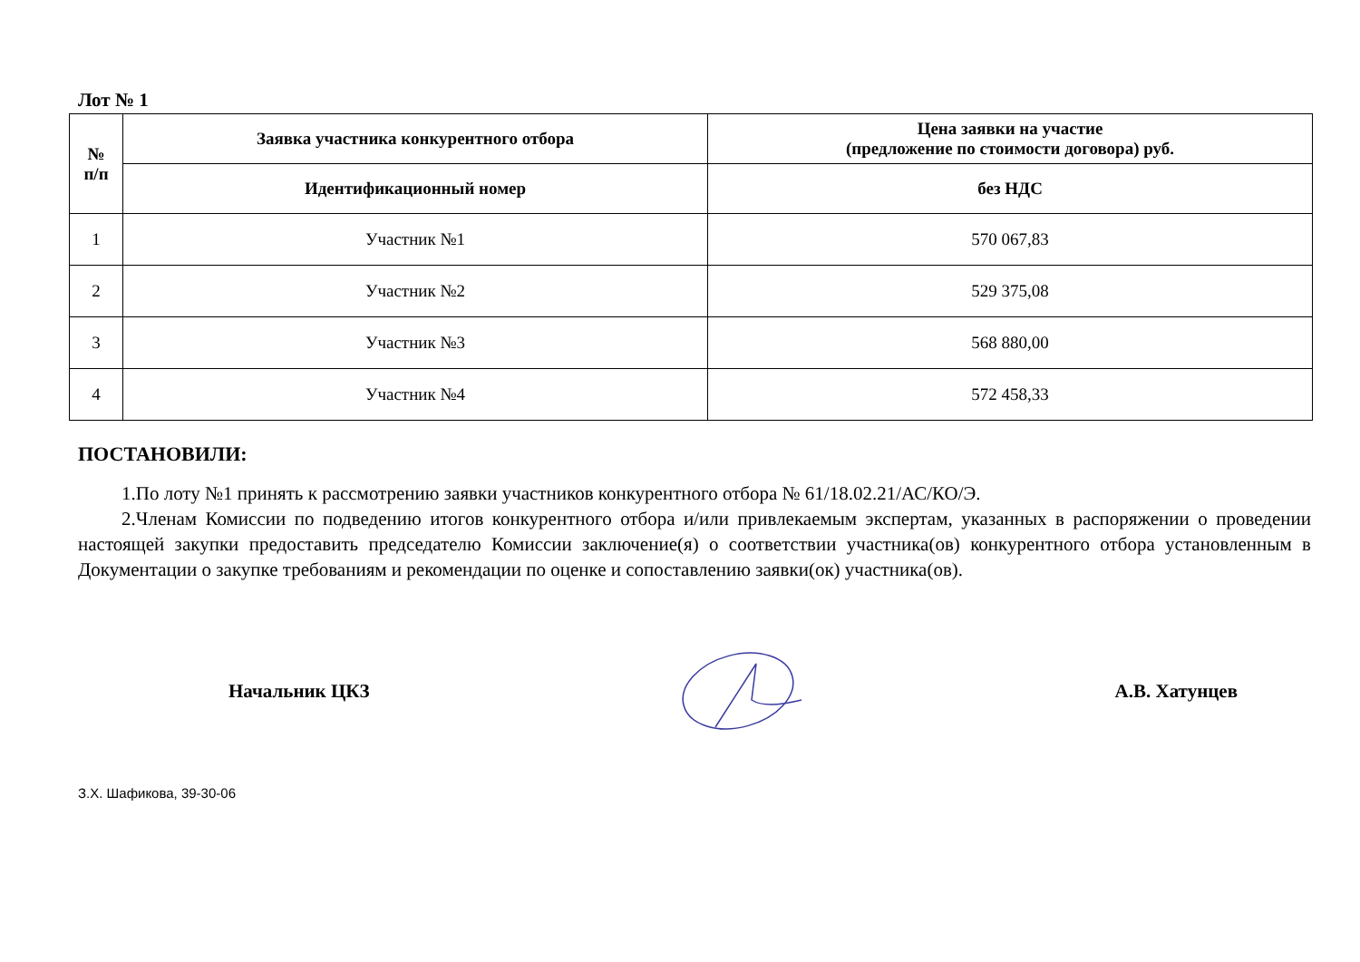Лот № 1
| № п/п | Заявка участника конкурентного отбора | Цена заявки на участие (предложение по стоимости договора) руб. |
| --- | --- | --- |
| | Идентификационный номер | без НДС |
| 1 | Участник №1 | 570 067,83 |
| 2 | Участник №2 | 529 375,08 |
| 3 | Участник №3 | 568 880,00 |
| 4 | Участник №4 | 572 458,33 |
ПОСТАНОВИЛИ:
1.По лоту №1 принять к рассмотрению заявки участников конкурентного отбора № 61/18.02.21/АС/КО/Э.
2.Членам Комиссии по подведению итогов конкурентного отбора и/или привлекаемым экспертам, указанных в распоряжении о проведении настоящей закупки предоставить председателю Комиссии заключение(я) о соответствии участника(ов) конкурентного отбора установленным в Документации о закупке требованиям и рекомендации по оценке и сопоставлению заявки(ок) участника(ов).
Начальник ЦКЗ А.В. Хатунцев
З.Х. Шафикова, 39-30-06